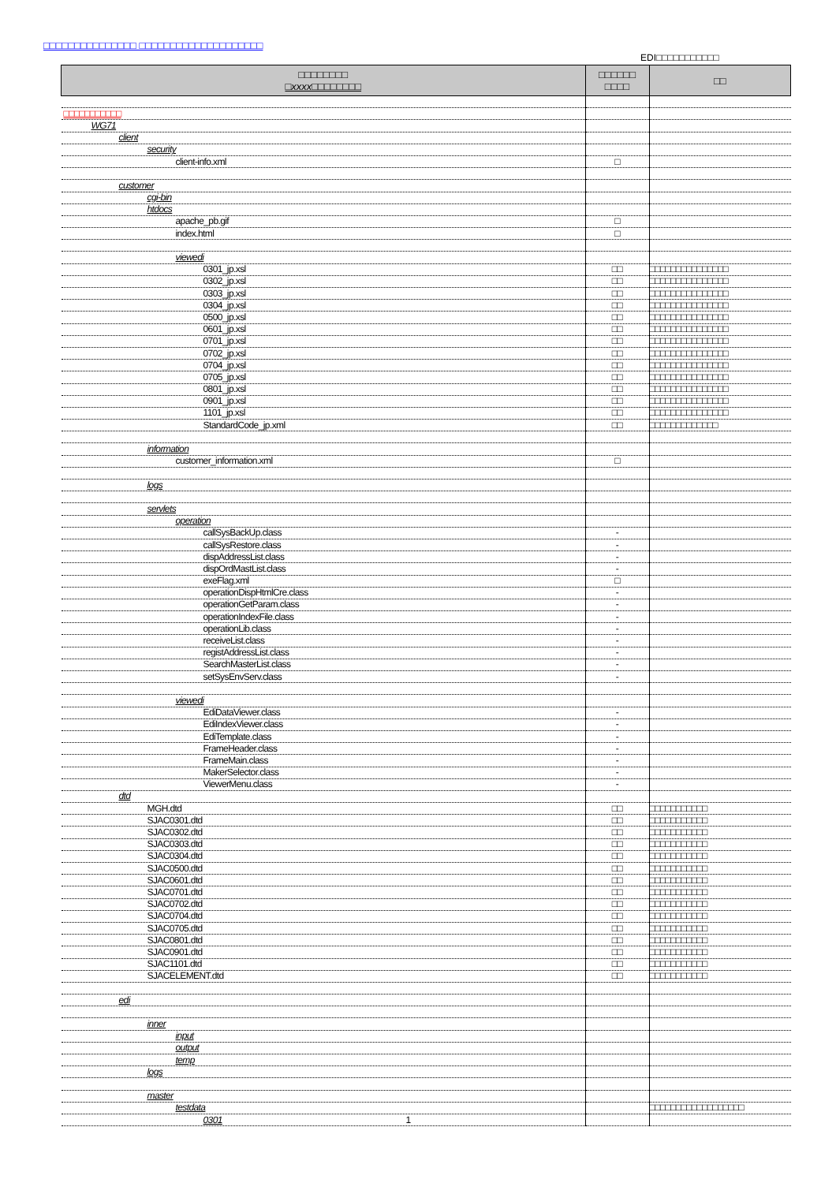□□□□□□□□□□□□□□□ □□□□□□□□□□□□□□□□□□□□
EDI□□□□□□□□□□□
| □□□□□□□□ □xxxx□□□□□□□□ | □□□□□□ □□□□ | □□ |
| --- | --- | --- |
| □□□□□□□□□□□ | | |
| WG71 | | |
| client | | |
| security | | |
| client-info.xml | □ | |
| customer | | |
| cgi-bin | | |
| htdocs | | |
| apache_pb.gif | □ | |
| index.html | □ | |
| viewedi | | |
| 0301_jp.xsl | □□ | □□□□□□□□□□□□□□□ |
| 0302_jp.xsl | □□ | □□□□□□□□□□□□□□□ |
| 0303_jp.xsl | □□ | □□□□□□□□□□□□□□□ |
| 0304_jp.xsl | □□ | □□□□□□□□□□□□□□□ |
| 0500_jp.xsl | □□ | □□□□□□□□□□□□□□□ |
| 0601_jp.xsl | □□ | □□□□□□□□□□□□□□□ |
| 0701_jp.xsl | □□ | □□□□□□□□□□□□□□□ |
| 0702_jp.xsl | □□ | □□□□□□□□□□□□□□□ |
| 0704_jp.xsl | □□ | □□□□□□□□□□□□□□□ |
| 0705_jp.xsl | □□ | □□□□□□□□□□□□□□□ |
| 0801_jp.xsl | □□ | □□□□□□□□□□□□□□□ |
| 0901_jp.xsl | □□ | □□□□□□□□□□□□□□□ |
| 1101_jp.xsl | □□ | □□□□□□□□□□□□□□□ |
| StandardCode_jp.xml | □□ | □□□□□□□□□□□□□ |
| information | | |
| customer_information.xml | □ | |
| logs | | |
| servlets | | |
| operation | | |
| callSysBackUp.class | - | |
| callSysRestore.class | - | |
| dispAddressList.class | - | |
| dispOrdMastList.class | - | |
| exeFlag.xml | □ | |
| operationDispHtmlCre.class | - | |
| operationGetParam.class | - | |
| operationIndexFile.class | - | |
| operationLib.class | - | |
| receiveList.class | - | |
| registAddressList.class | - | |
| SearchMasterList.class | - | |
| setSysEnvServ.class | - | |
| viewedi | | |
| EdiDataViewer.class | - | |
| EdiIndexViewer.class | - | |
| EdiTemplate.class | - | |
| FrameHeader.class | - | |
| FrameMain.class | - | |
| MakerSelector.class | - | |
| ViewerMenu.class | - | |
| dtd | | |
| MGH.dtd | □□ | □□□□□□□□□□□ |
| SJAC0301.dtd | □□ | □□□□□□□□□□□ |
| SJAC0302.dtd | □□ | □□□□□□□□□□□ |
| SJAC0303.dtd | □□ | □□□□□□□□□□□ |
| SJAC0304.dtd | □□ | □□□□□□□□□□□ |
| SJAC0500.dtd | □□ | □□□□□□□□□□□ |
| SJAC0601.dtd | □□ | □□□□□□□□□□□ |
| SJAC0701.dtd | □□ | □□□□□□□□□□□ |
| SJAC0702.dtd | □□ | □□□□□□□□□□□ |
| SJAC0704.dtd | □□ | □□□□□□□□□□□ |
| SJAC0705.dtd | □□ | □□□□□□□□□□□ |
| SJAC0801.dtd | □□ | □□□□□□□□□□□ |
| SJAC0901.dtd | □□ | □□□□□□□□□□□ |
| SJAC1101.dtd | □□ | □□□□□□□□□□□ |
| SJACELEMENT.dtd | □□ | □□□□□□□□□□□ |
| edi | | |
| inner | | |
| input | | |
| output | | |
| temp | | |
| logs | | |
| master | | |
| testdata | | □□□□□□□□□□□□□□□□□□ |
| 0301 1 | | |